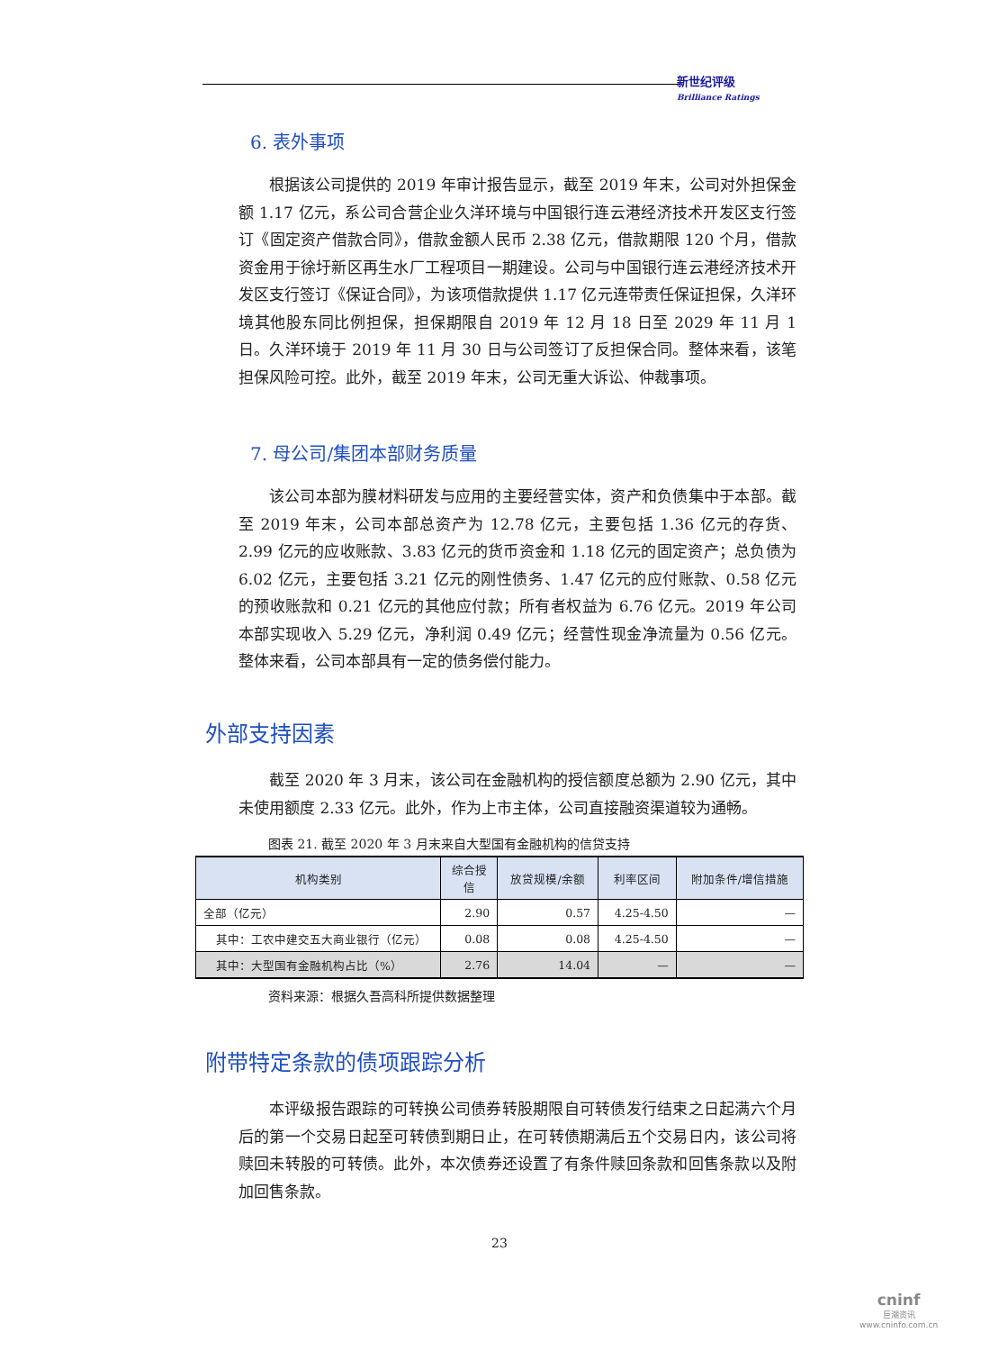新世纪评级
Brilliance Ratings
6. 表外事项
根据该公司提供的 2019 年审计报告显示，截至 2019 年末，公司对外担保金额 1.17 亿元，系公司合营企业久洋环境与中国银行连云港经济技术开发区支行签订《固定资产借款合同》，借款金额人民币 2.38 亿元，借款期限 120 个月，借款资金用于徐圩新区再生水厂工程项目一期建设。公司与中国银行连云港经济技术开发区支行签订《保证合同》，为该项借款提供 1.17 亿元连带责任保证担保，久洋环境其他股东同比例担保，担保期限自 2019 年 12 月 18 日至 2029 年 11 月 1 日。久洋环境于 2019 年 11 月 30 日与公司签订了反担保合同。整体来看，该笔担保风险可控。此外，截至 2019 年末，公司无重大诉讼、仲裁事项。
7. 母公司/集团本部财务质量
该公司本部为膜材料研发与应用的主要经营实体，资产和负债集中于本部。截至 2019 年末，公司本部总资产为 12.78 亿元，主要包括 1.36 亿元的存货、2.99 亿元的应收账款、3.83 亿元的货币资金和 1.18 亿元的固定资产；总负债为 6.02 亿元，主要包括 3.21 亿元的刚性债务、1.47 亿元的应付账款、0.58 亿元的预收账款和 0.21 亿元的其他应付款；所有者权益为 6.76 亿元。2019 年公司本部实现收入 5.29 亿元，净利润 0.49 亿元；经营性现金净流量为 0.56 亿元。整体来看，公司本部具有一定的债务偿付能力。
外部支持因素
截至 2020 年 3 月末，该公司在金融机构的授信额度总额为 2.90 亿元，其中未使用额度 2.33 亿元。此外，作为上市主体，公司直接融资渠道较为通畅。
图表 21. 截至 2020 年 3 月末来自大型国有金融机构的信贷支持
| 机构类别 | 综合授 信 | 放贷规模/余额 | 利率区间 | 附加条件/增信措施 |
| --- | --- | --- | --- | --- |
| 全部（亿元） | 2.90 | 0.57 | 4.25-4.50 | — |
| 其中：工农中建交五大商业银行（亿元） | 0.08 | 0.08 | 4.25-4.50 | — |
| 其中：大型国有金融机构占比（%） | 2.76 | 14.04 | — | — |
资料来源：根据久吾高科所提供数据整理
附带特定条款的债项跟踪分析
本评级报告跟踪的可转换公司债券转股期限自可转债发行结束之日起满六个月后的第一个交易日起至可转债到期日止，在可转债期满后五个交易日内，该公司将赎回未转股的可转债。此外，本次债券还设置了有条件赎回条款和回售条款以及附加回售条款。
23
cninf
巨潮资讯
www.cninfo.com.cn